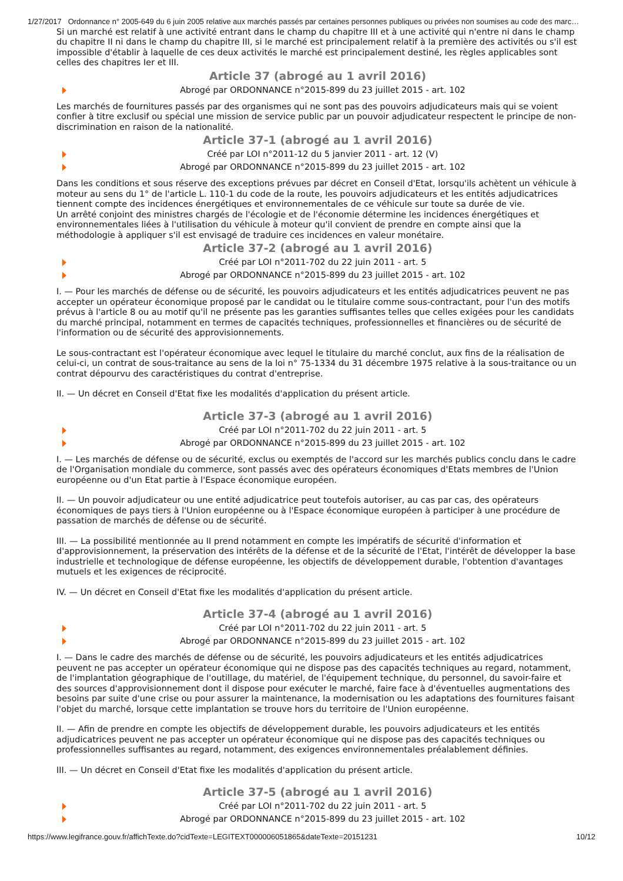1/27/2017 Ordonnance n° 2005-649 du 6 juin 2005 relative aux marchés passés par certaines personnes publiques ou privées non soumises au code des marc…
Si un marché est relatif à une activité entrant dans le champ du chapitre III et à une activité qui n'entre ni dans le champ du chapitre II ni dans le champ du chapitre III, si le marché est principalement relatif à la première des activités ou s'il est impossible d'établir à laquelle de ces deux activités le marché est principalement destiné, les règles applicables sont celles des chapitres Ier et III.
Article 37 (abrogé au 1 avril 2016)
Abrogé par ORDONNANCE n°2015-899 du 23 juillet 2015 - art. 102
Les marchés de fournitures passés par des organismes qui ne sont pas des pouvoirs adjudicateurs mais qui se voient confier à titre exclusif ou spécial une mission de service public par un pouvoir adjudicateur respectent le principe de non-discrimination en raison de la nationalité.
Article 37-1 (abrogé au 1 avril 2016)
Créé par LOI n°2011-12 du 5 janvier 2011 - art. 12 (V)
Abrogé par ORDONNANCE n°2015-899 du 23 juillet 2015 - art. 102
Dans les conditions et sous réserve des exceptions prévues par décret en Conseil d'Etat, lorsqu'ils achètent un véhicule à moteur au sens du 1° de l'article L. 110-1 du code de la route, les pouvoirs adjudicateurs et les entités adjudicatrices tiennent compte des incidences énergétiques et environnementales de ce véhicule sur toute sa durée de vie.
Un arrêté conjoint des ministres chargés de l'écologie et de l'économie détermine les incidences énergétiques et environnementales liées à l'utilisation du véhicule à moteur qu'il convient de prendre en compte ainsi que la méthodologie à appliquer s'il est envisagé de traduire ces incidences en valeur monétaire.
Article 37-2 (abrogé au 1 avril 2016)
Créé par LOI n°2011-702 du 22 juin 2011 - art. 5
Abrogé par ORDONNANCE n°2015-899 du 23 juillet 2015 - art. 102
I. — Pour les marchés de défense ou de sécurité, les pouvoirs adjudicateurs et les entités adjudicatrices peuvent ne pas accepter un opérateur économique proposé par le candidat ou le titulaire comme sous-contractant, pour l'un des motifs prévus à l'article 8 ou au motif qu'il ne présente pas les garanties suffisantes telles que celles exigées pour les candidats du marché principal, notamment en termes de capacités techniques, professionnelles et financières ou de sécurité de l'information ou de sécurité des approvisionnements.
Le sous-contractant est l'opérateur économique avec lequel le titulaire du marché conclut, aux fins de la réalisation de celui-ci, un contrat de sous-traitance au sens de la loi n° 75-1334 du 31 décembre 1975 relative à la sous-traitance ou un contrat dépourvu des caractéristiques du contrat d'entreprise.
II. — Un décret en Conseil d'Etat fixe les modalités d'application du présent article.
Article 37-3 (abrogé au 1 avril 2016)
Créé par LOI n°2011-702 du 22 juin 2011 - art. 5
Abrogé par ORDONNANCE n°2015-899 du 23 juillet 2015 - art. 102
I. — Les marchés de défense ou de sécurité, exclus ou exemptés de l'accord sur les marchés publics conclu dans le cadre de l'Organisation mondiale du commerce, sont passés avec des opérateurs économiques d'Etats membres de l'Union européenne ou d'un Etat partie à l'Espace économique européen.
II. — Un pouvoir adjudicateur ou une entité adjudicatrice peut toutefois autoriser, au cas par cas, des opérateurs économiques de pays tiers à l'Union européenne ou à l'Espace économique européen à participer à une procédure de passation de marchés de défense ou de sécurité.
III. — La possibilité mentionnée au II prend notamment en compte les impératifs de sécurité d'information et d'approvisionnement, la préservation des intérêts de la défense et de la sécurité de l'Etat, l'intérêt de développer la base industrielle et technologique de défense européenne, les objectifs de développement durable, l'obtention d'avantages mutuels et les exigences de réciprocité.
IV. — Un décret en Conseil d'Etat fixe les modalités d'application du présent article.
Article 37-4 (abrogé au 1 avril 2016)
Créé par LOI n°2011-702 du 22 juin 2011 - art. 5
Abrogé par ORDONNANCE n°2015-899 du 23 juillet 2015 - art. 102
I. — Dans le cadre des marchés de défense ou de sécurité, les pouvoirs adjudicateurs et les entités adjudicatrices peuvent ne pas accepter un opérateur économique qui ne dispose pas des capacités techniques au regard, notamment, de l'implantation géographique de l'outillage, du matériel, de l'équipement technique, du personnel, du savoir-faire et des sources d'approvisionnement dont il dispose pour exécuter le marché, faire face à d'éventuelles augmentations des besoins par suite d'une crise ou pour assurer la maintenance, la modernisation ou les adaptations des fournitures faisant l'objet du marché, lorsque cette implantation se trouve hors du territoire de l'Union européenne.
II. — Afin de prendre en compte les objectifs de développement durable, les pouvoirs adjudicateurs et les entités adjudicatrices peuvent ne pas accepter un opérateur économique qui ne dispose pas des capacités techniques ou professionnelles suffisantes au regard, notamment, des exigences environnementales préalablement définies.
III. — Un décret en Conseil d'Etat fixe les modalités d'application du présent article.
Article 37-5 (abrogé au 1 avril 2016)
Créé par LOI n°2011-702 du 22 juin 2011 - art. 5
Abrogé par ORDONNANCE n°2015-899 du 23 juillet 2015 - art. 102
https://www.legifrance.gouv.fr/affichTexte.do?cidTexte=LEGITEXT000006051865&dateTexte=20151231 10/12